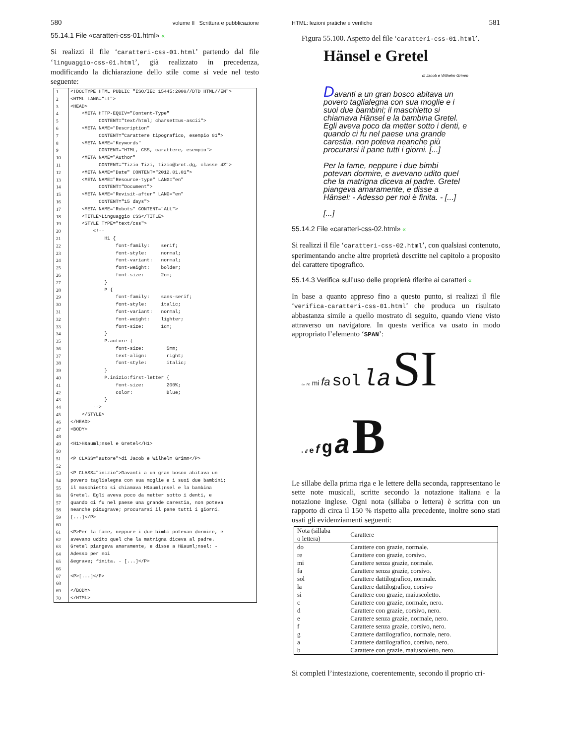580 volume II Scrittura e pubblicazione
55.14.1 File «caratteri-css-01.html» «
Si realizzi il file ‘caratteri-css-01.html’ partendo dal file ‘linguaggio-css-01.html’, già realizzato in precedenza, modificando la dichiarazione dello stile come si vede nel testo seguente:
| 1 | <!DOCTYPE HTML PUBLIC "ISO/IEC 15445:2000//DTD HTML//EN"> |
| 2 | <HTML LANG="it"> |
| 3 | <HEAD> |
| 4 | <META HTTP-EQUIV="Content-Type" |
| 5 | CONTENT="text/html; charset=us-ascii"> |
| 6 | <META NAME="Description" |
| 7 | CONTENT="Carattere tipografico, esempio 01"> |
| 8 | <META NAME="Keywords" |
| 9 | CONTENT="HTML, CSS, carattere, esempio"> |
| 10 | <META NAME="Author" |
| 11 | CONTENT="Tizio Tizi, tizio@brot.dg, classe 4Z"> |
| 12 | <META NAME="Date" CONTENT="2012.01.01"> |
| 13 | <META NAME="Resource-type" LANG="en" |
| 14 | CONTENT="Document"> |
| 15 | <META NAME="Revisit-after" LANG="en" |
| 16 | CONTENT="15 days"> |
| 17 | <META NAME="Robots" CONTENT="ALL"> |
| 18 | <TITLE>Linguaggio CSS</TITLE> |
| 19 | <STYLE TYPE="text/css"> |
| 20 | <!-- |
| 21 | H1 { |
| 22 | font-family: serif; |
| 23 | font-style: normal; |
| 24 | font-variant: normal; |
| 25 | font-weight: bolder; |
| 26 | font-size: 2cm; |
| 27 | } |
| 28 | P { |
| 29 | font-family: sans-serif; |
| 30 | font-style: italic; |
| 31 | font-variant: normal; |
| 32 | font-weight: lighter; |
| 33 | font-size: 1cm; |
| 34 | } |
| 35 | P.autore { |
| 36 | font-size: 5mm; |
| 37 | text-align: right; |
| 38 | font-style: italic; |
| 39 | } |
| 40 | P.inizio:first-letter { |
| 41 | font-size: 200%; |
| 42 | color: Blue; |
| 43 | } |
| 44 | --> |
| 45 | </STYLE> |
| 46 | </HEAD> |
| 47 | <BODY> |
| 48 | |
| 49 | <H1>H&auml;nsel e Gretel</H1> |
| 50 | |
| 51 | <P CLASS="autore">di Jacob e Wilhelm Grimm</P> |
| 52 | |
| 53 | <P CLASS="inizio">Davanti a un gran bosco abitava un |
| 54 | povero taglialegna con sua moglie e i suoi due bambini; |
| 55 | il maschietto si chiamava H&auml;nsel e la bambina |
| 56 | Gretel. Egli aveva poco da metter sotto i denti, e |
| 57 | quando ci fu nel paese una grande carestia, non poteva |
| 58 | neanche pi&ugrave; procurarsi il pane tutti i giorni. |
| 59 | [...]</P> |
| 60 | |
| 61 | <P>Per la fame, neppure i due bimbi potevan dormire, e |
| 62 | avevano udito quel che la matrigna diceva al padre. |
| 63 | Gretel piangeva amaramente, e disse a H&auml;nsel: - |
| 64 | Adesso per noi |
| 65 | &egrave; finita. - [...]</P> |
| 66 | |
| 67 | <P>[...]</P> |
| 68 | |
| 69 | </BODY> |
| 70 | </HTML> |
HTML: lezioni pratiche e verifiche 581
Figura 55.100. Aspetto del file ‘caratteri-css-01.html’.
Hänsel e Gretel
di Jacob e Wilhelm Grimm
Davanti a un gran bosco abitava un povero taglialegna con sua moglie e i suoi due bambini; il maschietto si chiamava Hänsel e la bambina Gretel. Egli aveva poco da metter sotto i denti, e quando ci fu nel paese una grande carestia, non poteva neanche più procurarsi il pane tutti i giorni. [...]
Per la fame, neppure i due bimbi potevan dormire, e avevano udito quel che la matrigna diceva al padre. Gretel piangeva amaramente, e disse a Hänsel: - Adesso per noi è finita. - [...]
[...]
55.14.2 File «caratteri-css-02.html» «
Si realizzi il file ‘caratteri-css-02.html’, con qualsiasi contenuto, sperimentando anche altre proprietà descritte nel capitolo a proposito del carattere tipografico.
55.14.3 Verifica sull’uso delle proprietà riferite ai caratteri «
In base a quanto appreso fino a questo punto, si realizzi il file ‘verifica-caratteri-css-01.html’ che produca un risultato abbastanza simile a quello mostrato di seguito, quando viene visto attraverso un navigatore. In questa verifica va usato in modo appropriato l’elemento ‘SPAN’:
do re mi fa sol la SI
c d e f g a B
Le sillabe della prima riga e le lettere della seconda, rappresentano le sette note musicali, scritte secondo la notazione italiana e la notazione inglese. Ogni nota (sillaba o lettera) è scritta con un rapporto di circa il 150 % rispetto alla precedente, inoltre sono stati usati gli evidenziamenti seguenti:
| Nota (sillaba o lettera) | Carattere |
| --- | --- |
| do | Carattere con grazie, normale. |
| re | Carattere con grazie, corsivo. |
| mi | Carattere senza grazie, normale. |
| fa | Carattere senza grazie, corsivo. |
| sol | Carattere dattilografico, normale. |
| la | Carattere dattilografico, corsivo |
| si | Carattere con grazie, maiuscoletto. |
| c | Carattere con grazie, normale, nero. |
| d | Carattere con grazie, corsivo, nero. |
| e | Carattere senza grazie, normale, nero. |
| f | Carattere senza grazie, corsivo, nero. |
| g | Carattere dattilografico, normale, nero. |
| a | Carattere dattilografico, corsivo, nero. |
| b | Carattere con grazie, maiuscoletto, nero. |
Si completi l’intestazione, coerentemente, secondo il proprio cri-